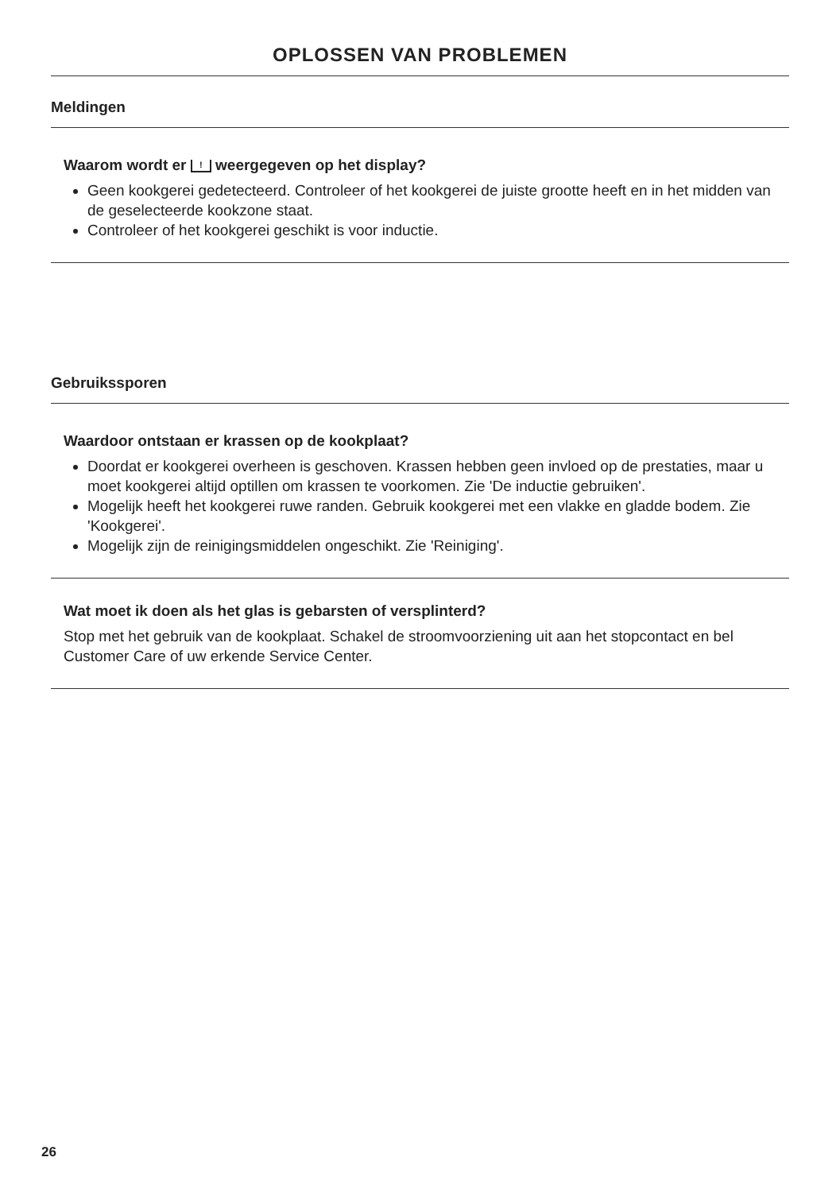OPLOSSEN VAN PROBLEMEN
Meldingen
Waarom wordt er ! weergegeven op het display?
Geen kookgerei gedetecteerd. Controleer of het kookgerei de juiste grootte heeft en in het midden van de geselecteerde kookzone staat.
Controleer of het kookgerei geschikt is voor inductie.
Gebruikssporen
Waardoor ontstaan er krassen op de kookplaat?
Doordat er kookgerei overheen is geschoven. Krassen hebben geen invloed op de prestaties, maar u moet kookgerei altijd optillen om krassen te voorkomen. Zie 'De inductie gebruiken'.
Mogelijk heeft het kookgerei ruwe randen. Gebruik kookgerei met een vlakke en gladde bodem. Zie 'Kookgerei'.
Mogelijk zijn de reinigingsmiddelen ongeschikt. Zie 'Reiniging'.
Wat moet ik doen als het glas is gebarsten of versplinterd?
Stop met het gebruik van de kookplaat. Schakel de stroomvoorziening uit aan het stopcontact en bel Customer Care of uw erkende Service Center.
26